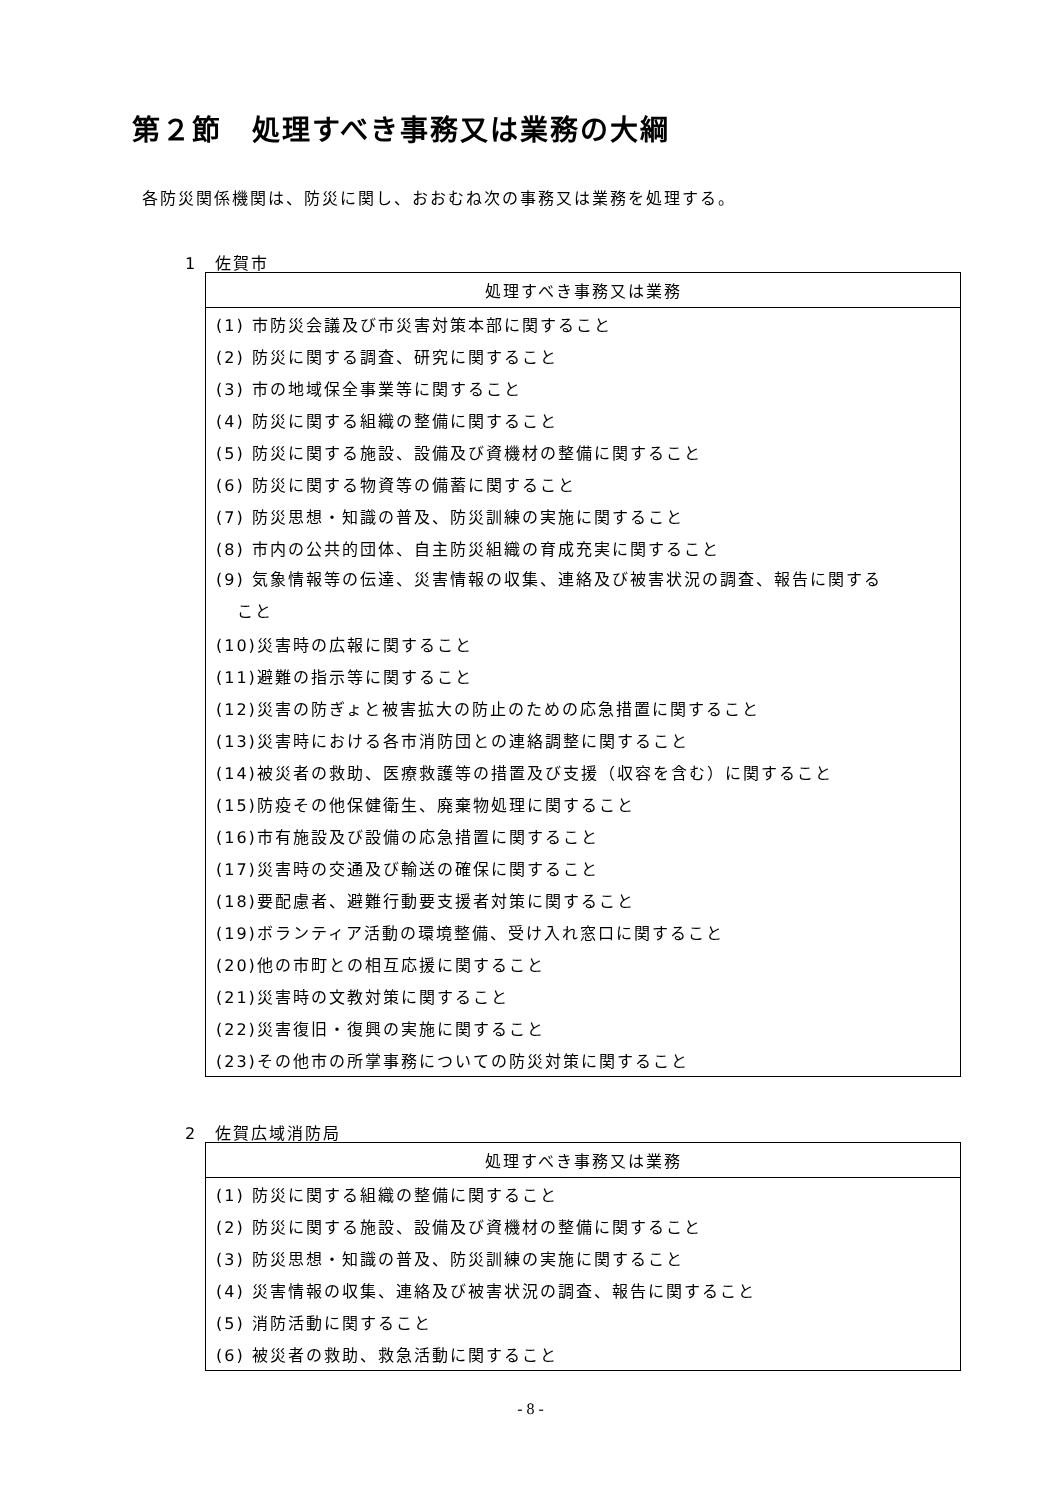第２節　処理すべき事務又は業務の大綱
各防災関係機関は、防災に関し、おおむね次の事務又は業務を処理する。
1　佐賀市
| 処理すべき事務又は業務 |
| --- |
| (1) 市防災会議及び市災害対策本部に関すること |
| (2) 防災に関する調査、研究に関すること |
| (3) 市の地域保全事業等に関すること |
| (4) 防災に関する組織の整備に関すること |
| (5) 防災に関する施設、設備及び資機材の整備に関すること |
| (6) 防災に関する物資等の備蓄に関すること |
| (7) 防災思想・知識の普及、防災訓練の実施に関すること |
| (8) 市内の公共的団体、自主防災組織の育成充実に関すること |
| (9) 気象情報等の伝達、災害情報の収集、連絡及び被害状況の調査、報告に関する こと |
| (10)災害時の広報に関すること |
| (11)避難の指示等に関すること |
| (12)災害の防ぎょと被害拡大の防止のための応急措置に関すること |
| (13)災害時における各市消防団との連絡調整に関すること |
| (14)被災者の救助、医療救護等の措置及び支援（収容を含む）に関すること |
| (15)防疫その他保健衛生、廃棄物処理に関すること |
| (16)市有施設及び設備の応急措置に関すること |
| (17)災害時の交通及び輸送の確保に関すること |
| (18)要配慮者、避難行動要支援者対策に関すること |
| (19)ボランティア活動の環境整備、受け入れ窓口に関すること |
| (20)他の市町との相互応援に関すること |
| (21)災害時の文教対策に関すること |
| (22)災害復旧・復興の実施に関すること |
| (23)その他市の所掌事務についての防災対策に関すること |
2　佐賀広域消防局
| 処理すべき事務又は業務 |
| --- |
| (1) 防災に関する組織の整備に関すること |
| (2) 防災に関する施設、設備及び資機材の整備に関すること |
| (3) 防災思想・知識の普及、防災訓練の実施に関すること |
| (4) 災害情報の収集、連絡及び被害状況の調査、報告に関すること |
| (5) 消防活動に関すること |
| (6) 被災者の救助、救急活動に関すること |
- 8 -